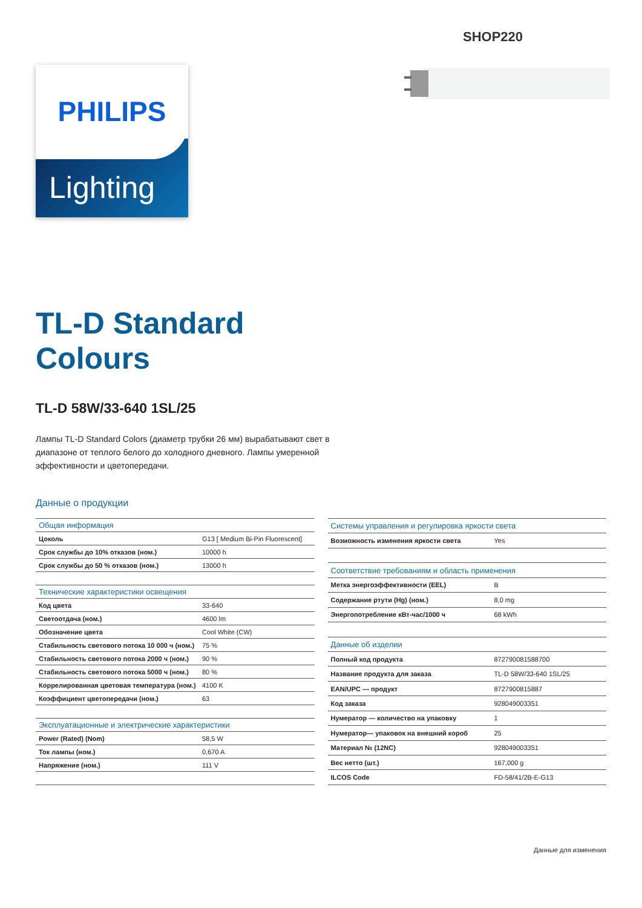SHOP220
PHILIPS
Lighting
TL-D Standard
Colours
TL-D 58W/33-640 1SL/25
Лампы TL-D Standard Colors (диаметр трубки 26 мм) вырабатывают свет в диапазоне от теплого белого до холодного дневного. Лампы умеренной эффективности и цветопередачи.
Данные о продукции
| Общая информация | |
| Цоколь | G13 [ Medium Bi-Pin Fluorescent] |
| Срок службы до 10% отказов (ном.) | 10000 h |
| Срок службы до 50 % отказов (ном.) | 13000 h |
| Технические характеристики освещения | |
| Код цвета | 33-640 |
| Светоотдача (ном.) | 4600 lm |
| Обозначение цвета | Cool White (CW) |
| Стабильность светового потока 10 000 ч (ном.) | 75 % |
| Стабильность светового потока 2000 ч (ном.) | 90 % |
| Стабильность светового потока 5000 ч (ном.) | 80 % |
| Коррелированная цветовая температура (ном.) | 4100 K |
| Коэффициент цветопередачи (ном.) | 63 |
| Эксплуатационные и электрические характеристики | |
| Power (Rated) (Nom) | 58,5 W |
| Ток лампы (ном.) | 0,670 A |
| Напряжение (ном.) | 111 V |
| Системы управления и регулировка яркости света | |
| Возможность изменения яркости света | Yes |
| Соответствие требованиям и область применения | |
| Метка энергоэффективности (EEL) | B |
| Содержание ртути (Hg) (ном.) | 8,0 mg |
| Энергопотребление кВт-час/1000 ч | 68 kWh |
| Данные об изделии | |
| Полный код продукта | 872790081588700 |
| Название продукта для заказа | TL-D 58W/33-640 1SL/25 |
| EAN/UPC — продукт | 8727900815887 |
| Код заказа | 928049003351 |
| Нумератор — количество на упаковку | 1 |
| Нумератор— упаковок на внешний короб | 25 |
| Материал № (12NC) | 928049003351 |
| Вес нетто (шт.) | 167,000 g |
| ILCOS Code | FD-58/41/2B-E-G13 |
Данные для изменения